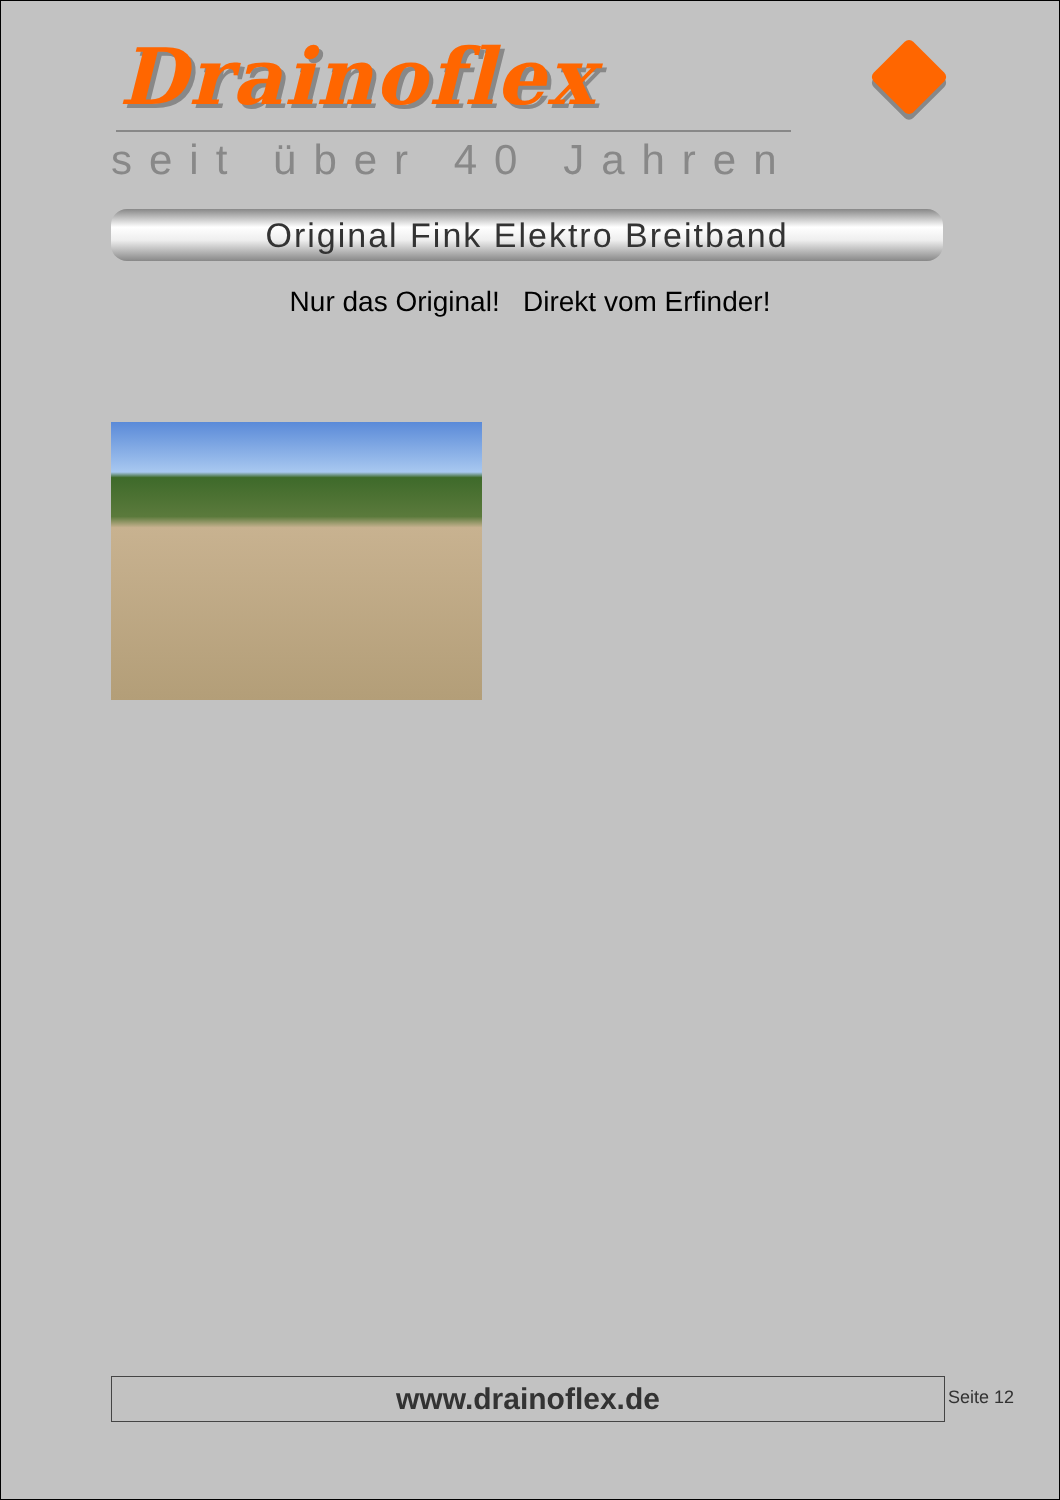Drainoflex
seit über 40 Jahren
Original Fink Elektro Breitband
Nur das Original! Direkt vom Erfinder!
www.drainoflex.de Seite 12